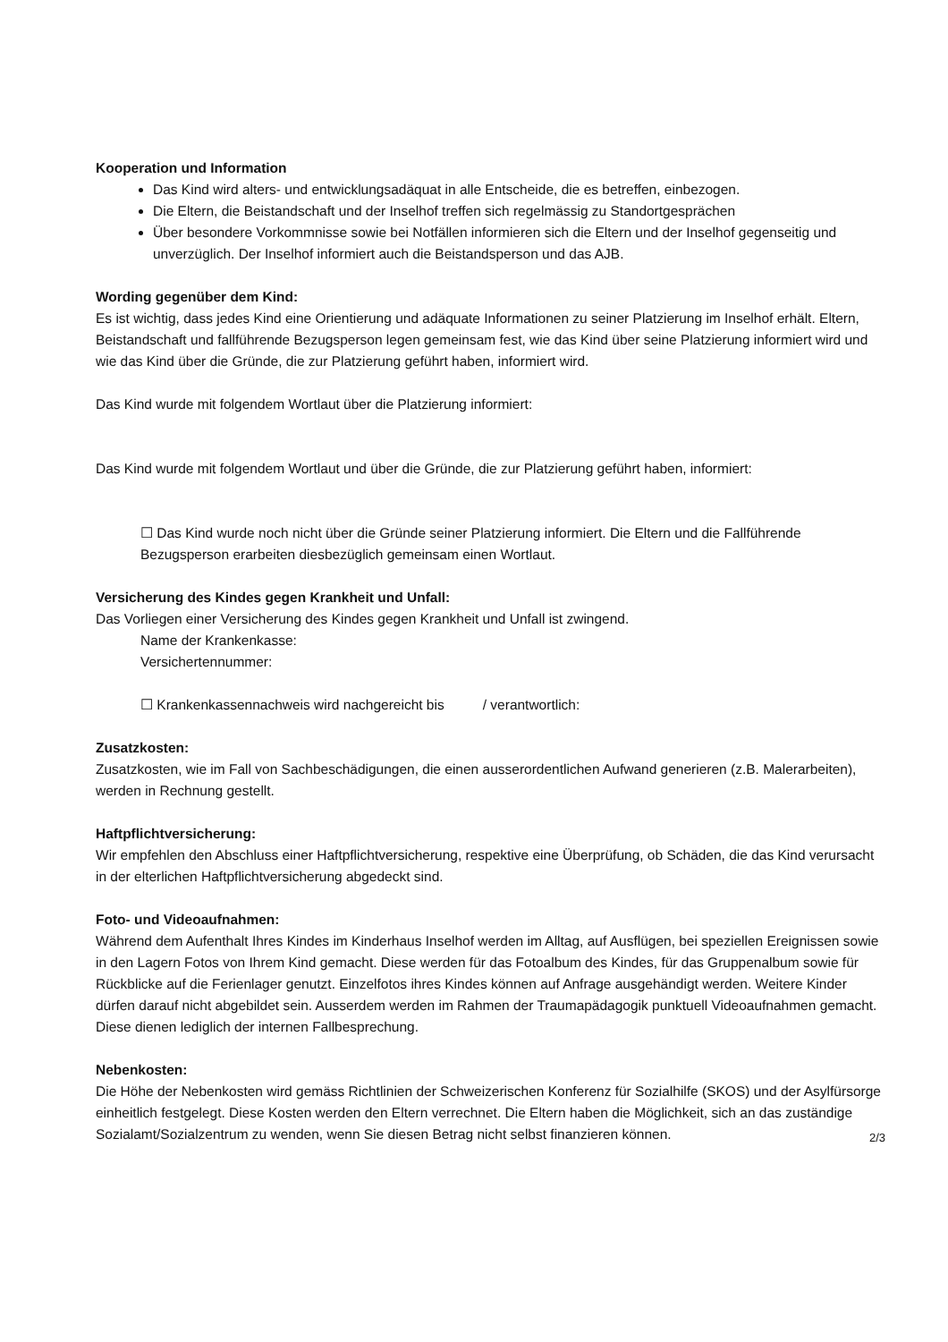Kooperation und Information
Das Kind wird alters- und entwicklungsadäquat in alle Entscheide, die es betreffen, einbezogen.
Die Eltern, die Beistandschaft und der Inselhof treffen sich regelmässig zu Standortgesprächen
Über besondere Vorkommnisse sowie bei Notfällen informieren sich die Eltern und der Inselhof gegenseitig und unverzüglich. Der Inselhof informiert auch die Beistandsperson und das AJB.
Wording gegenüber dem Kind:
Es ist wichtig, dass jedes Kind eine Orientierung und adäquate Informationen zu seiner Platzierung im Inselhof erhält. Eltern, Beistandschaft und fallführende Bezugsperson legen gemeinsam fest, wie das Kind über seine Platzierung informiert wird und wie das Kind über die Gründe, die zur Platzierung geführt haben, informiert wird.
Das Kind wurde mit folgendem Wortlaut über die Platzierung informiert:
Das Kind wurde mit folgendem Wortlaut und über die Gründe, die zur Platzierung geführt haben, informiert:
☐ Das Kind wurde noch nicht über die Gründe seiner Platzierung informiert. Die Eltern und die Fallführende Bezugsperson erarbeiten diesbezüglich gemeinsam einen Wortlaut.
Versicherung des Kindes gegen Krankheit und Unfall:
Das Vorliegen einer Versicherung des Kindes gegen Krankheit und Unfall ist zwingend.
Name der Krankenkasse:
Versichertennummer:
☐ Krankenkassennachweis wird nachgereicht bis / verantwortlich:
Zusatzkosten:
Zusatzkosten, wie im Fall von Sachbeschädigungen, die einen ausserordentlichen Aufwand generieren (z.B. Malerarbeiten), werden in Rechnung gestellt.
Haftpflichtversicherung:
Wir empfehlen den Abschluss einer Haftpflichtversicherung, respektive eine Überprüfung, ob Schäden, die das Kind verursacht in der elterlichen Haftpflichtversicherung abgedeckt sind.
Foto- und Videoaufnahmen:
Während dem Aufenthalt Ihres Kindes im Kinderhaus Inselhof werden im Alltag, auf Ausflügen, bei speziellen Ereignissen sowie in den Lagern Fotos von Ihrem Kind gemacht. Diese werden für das Fotoalbum des Kindes, für das Gruppenalbum sowie für Rückblicke auf die Ferienlager genutzt. Einzelfotos ihres Kindes können auf Anfrage ausgehändigt werden. Weitere Kinder dürfen darauf nicht abgebildet sein. Ausserdem werden im Rahmen der Traumapädagogik punktuell Videoaufnahmen gemacht. Diese dienen lediglich der internen Fallbesprechung.
Nebenkosten:
Die Höhe der Nebenkosten wird gemäss Richtlinien der Schweizerischen Konferenz für Sozialhilfe (SKOS) und der Asylfürsorge einheitlich festgelegt. Diese Kosten werden den Eltern verrechnet. Die Eltern haben die Möglichkeit, sich an das zuständige Sozialamt/Sozialzentrum zu wenden, wenn Sie diesen Betrag nicht selbst finanzieren können.
2/3